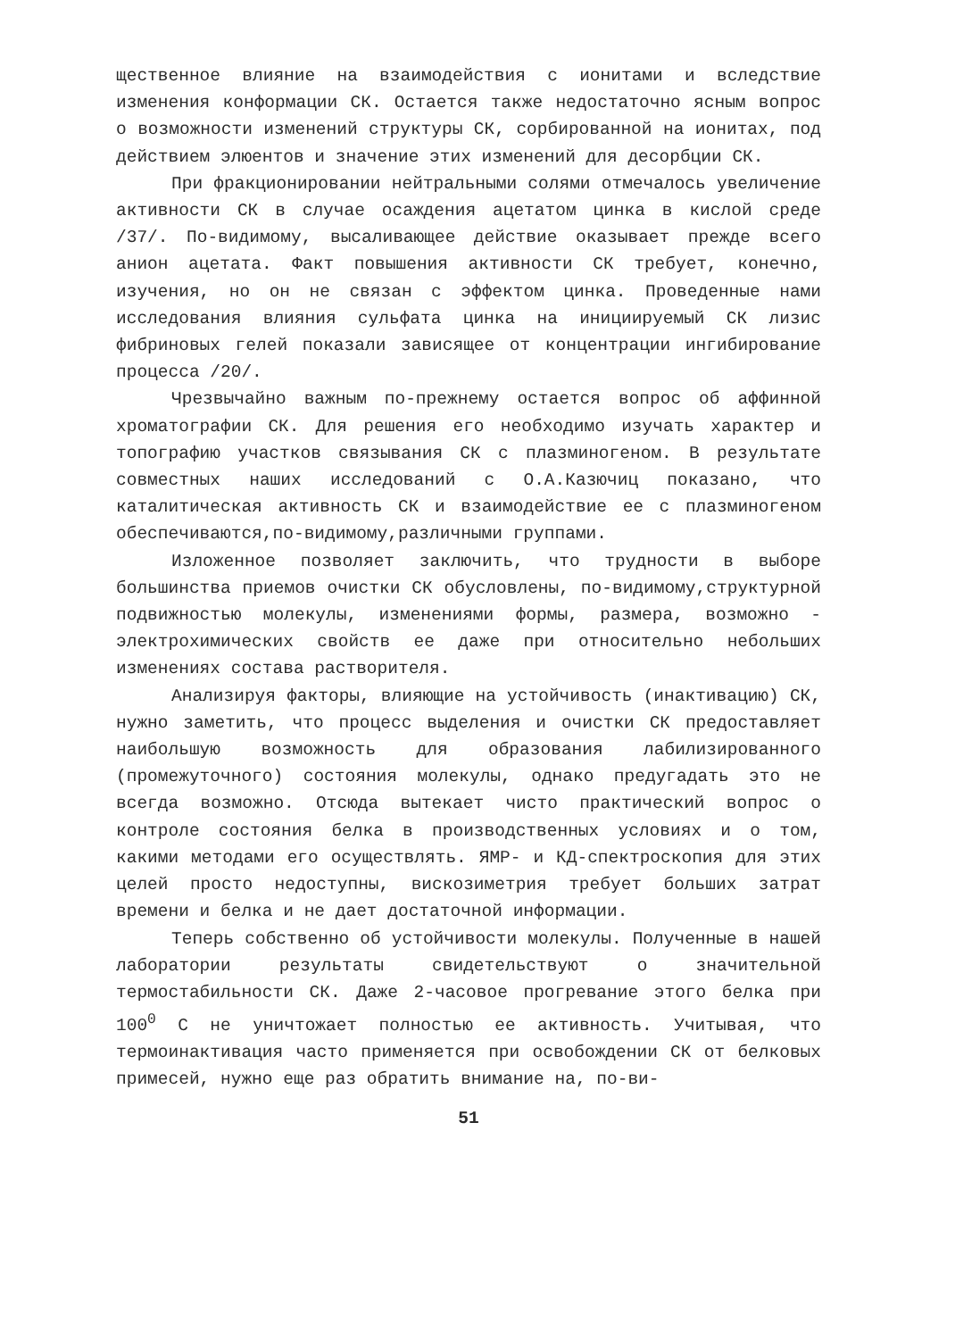щественное влияние на взаимодействия с ионитами и вследствие изменения конформации СК. Остается также недостаточно ясным вопрос о возможности изменений структуры СК, сорбированной на ионитах, под действием элюентов и значение этих изменений для десорбции СК.
При фракционировании нейтральными солями отмечалось увеличение активности СК в случае осаждения ацетатом цинка в кислой среде /37/. По-видимому, высаливающее действие оказывает прежде всего анион ацетата. Факт повышения активности СК требует, конечно, изучения, но он не связан с эффектом цинка. Проведенные нами исследования влияния сульфата цинка на инициируемый СК лизис фибриновых гелей показали зависящее от концентрации ингибирование процесса /20/.
Чрезвычайно важным по-прежнему остается вопрос об аффинной хроматографии СК. Для решения его необходимо изучать характер и топографию участков связывания СК с плазминогеном. В результате совместных наших исследований с О.А.Казючиц показано, что каталитическая активность СК и взаимодействие ее с плазминогеном обеспечиваются,по-видимому,различными группами.
Изложенное позволяет заключить, что трудности в выборе большинства приемов очистки СК обусловлены, по-видимому,структурной подвижностью молекулы, изменениями формы, размера, возможно - электрохимических свойств ее даже при относительно небольших изменениях состава растворителя.
Анализируя факторы, влияющие на устойчивость (инактивацию) СК, нужно заметить, что процесс выделения и очистки СК предоставляет наибольшую возможность для образования лабилизированного (промежуточного) состояния молекулы, однако предугадать это не всегда возможно. Отсюда вытекает чисто практический вопрос о контроле состояния белка в производственных условиях и о том, какими методами его осуществлять. ЯМР- и КД-спектроскопия для этих целей просто недоступны, вискозиметрия требует больших затрат времени и белка и не дает достаточной информации.
Теперь собственно об устойчивости молекулы. Полученные в нашей лаборатории результаты свидетельствуют о значительной термостабильности СК. Даже 2-часовое прогревание этого белка при 100<sup>0</sup> С не уничтожает полностью ее активность. Учитывая, что термоинактивация часто применяется при освобождении СК от белковых примесей, нужно еще раз обратить внимание на, по-ви-
51